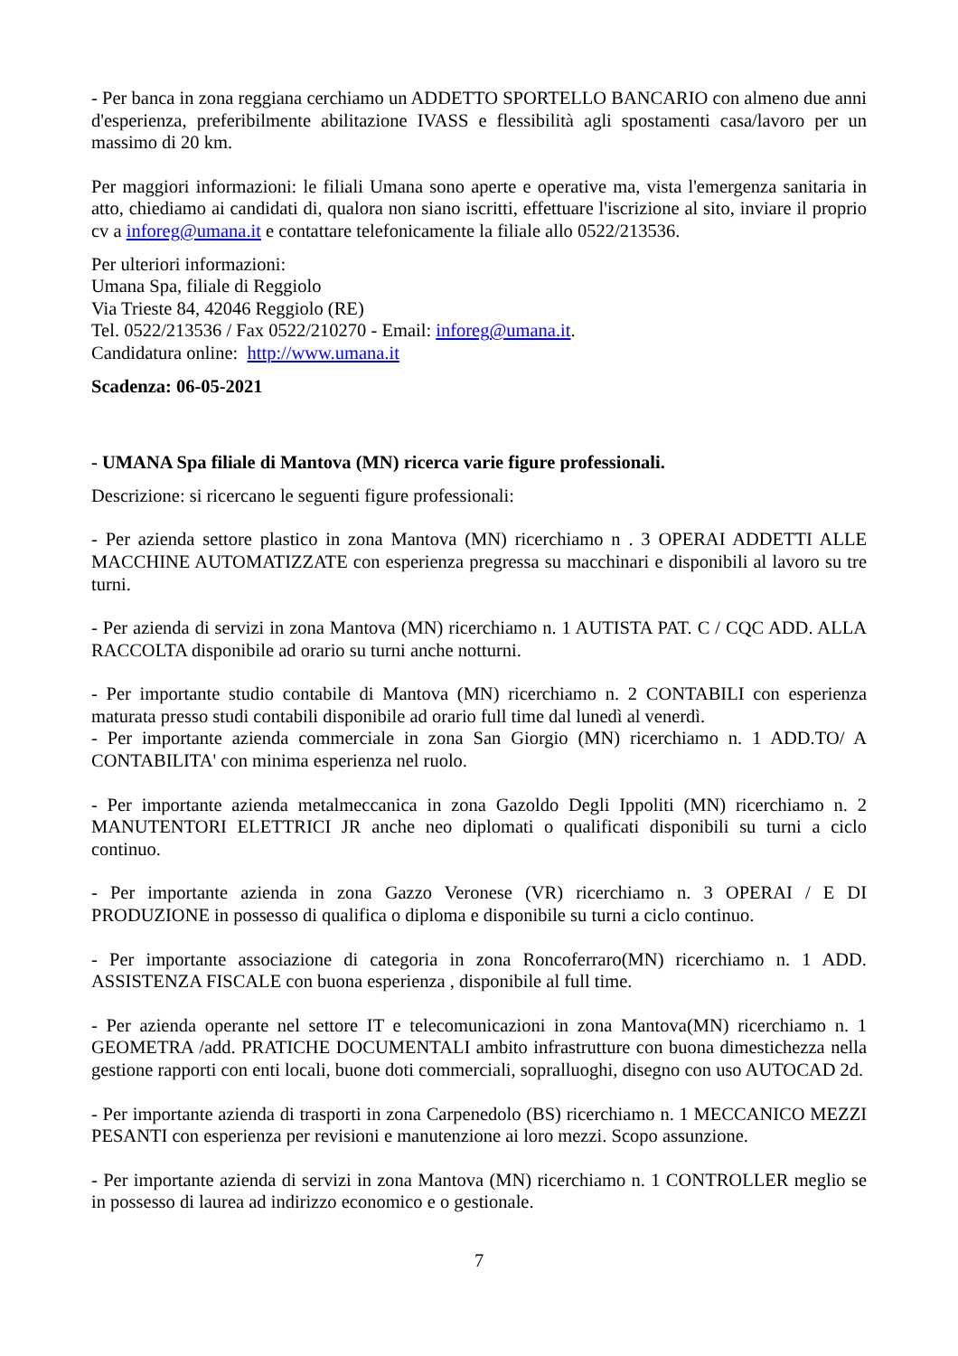- Per banca in zona reggiana cerchiamo un ADDETTO SPORTELLO BANCARIO con almeno due anni d'esperienza, preferibilmente abilitazione IVASS e flessibilità agli spostamenti casa/lavoro per un massimo di 20 km.
Per maggiori informazioni: le filiali Umana sono aperte e operative ma, vista l'emergenza sanitaria in atto, chiediamo ai candidati di, qualora non siano iscritti, effettuare l'iscrizione al sito, inviare il proprio cv a inforeg@umana.it e contattare telefonicamente la filiale allo 0522/213536.
Per ulteriori informazioni:
Umana Spa, filiale di Reggiolo
Via Trieste 84, 42046 Reggiolo (RE)
Tel. 0522/213536 / Fax 0522/210270 - Email: inforeg@umana.it.
Candidatura online: http://www.umana.it
Scadenza: 06-05-2021
- UMANA Spa filiale di Mantova (MN) ricerca varie figure professionali.
Descrizione: si ricercano le seguenti figure professionali:
- Per azienda settore plastico in zona Mantova (MN) ricerchiamo n . 3 OPERAI ADDETTI ALLE MACCHINE AUTOMATIZZATE con esperienza pregressa su macchinari e disponibili al lavoro su tre turni.
- Per azienda di servizi in zona Mantova (MN) ricerchiamo n. 1 AUTISTA PAT. C / CQC ADD. ALLA RACCOLTA disponibile ad orario su turni anche notturni.
- Per importante studio contabile di Mantova (MN) ricerchiamo n. 2 CONTABILI con esperienza maturata presso studi contabili disponibile ad orario full time dal lunedì al venerdì.
- Per importante azienda commerciale in zona San Giorgio (MN) ricerchiamo n. 1 ADD.TO/ A CONTABILITA' con minima esperienza nel ruolo.
- Per importante azienda metalmeccanica in zona Gazoldo Degli Ippoliti (MN) ricerchiamo n. 2 MANUTENTORI ELETTRICI JR anche neo diplomati o qualificati disponibili su turni a ciclo continuo.
- Per importante azienda in zona Gazzo Veronese (VR) ricerchiamo n. 3 OPERAI / E DI PRODUZIONE in possesso di qualifica o diploma e disponibile su turni a ciclo continuo.
- Per importante associazione di categoria in zona Roncoferraro(MN) ricerchiamo n. 1 ADD. ASSISTENZA FISCALE con buona esperienza , disponibile al full time.
- Per azienda operante nel settore IT e telecomunicazioni in zona Mantova(MN) ricerchiamo n. 1 GEOMETRA /add. PRATICHE DOCUMENTALI ambito infrastrutture con buona dimestichezza nella gestione rapporti con enti locali, buone doti commerciali, sopralluoghi, disegno con uso AUTOCAD 2d.
- Per importante azienda di trasporti in zona Carpenedolo (BS) ricerchiamo n. 1 MECCANICO MEZZI PESANTI con esperienza per revisioni e manutenzione ai loro mezzi. Scopo assunzione.
- Per importante azienda di servizi in zona Mantova (MN) ricerchiamo n. 1 CONTROLLER meglio se in possesso di laurea ad indirizzo economico e o gestionale.
7